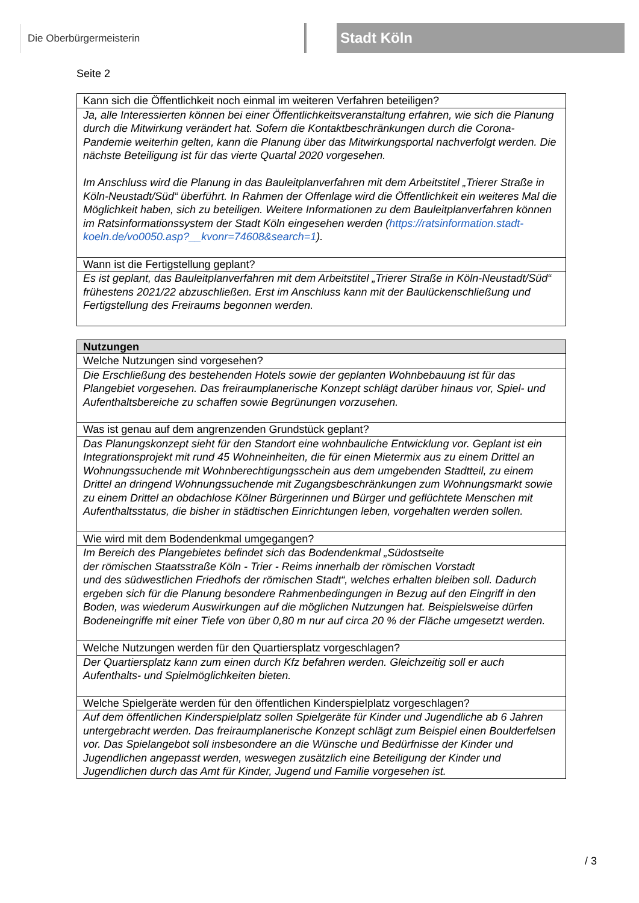Die Oberbürgermeisterin Stadt Köln
Seite 2
| Kann sich die Öffentlichkeit noch einmal im weiteren Verfahren beteiligen? |
| Ja, alle Interessierten können bei einer Öffentlichkeitsveranstaltung erfahren, wie sich die Planung durch die Mitwirkung verändert hat. Sofern die Kontaktbeschränkungen durch die Corona-Pandemie weiterhin gelten, kann die Planung über das Mitwirkungsportal nachverfolgt werden. Die nächste Beteiligung ist für das vierte Quartal 2020 vorgesehen. Im Anschluss wird die Planung in das Bauleitplanverfahren mit dem Arbeitstitel „Trierer Straße in Köln-Neustadt/Süd“ überführt. In Rahmen der Offenlage wird die Öffentlichkeit ein weiteres Mal die Möglichkeit haben, sich zu beteiligen. Weitere Informationen zu dem Bauleitplanverfahren können im Ratsinformationssystem der Stadt Köln eingesehen werden ( https://ratsinformation.stadt-koeln.de/vo0050.asp?__kvonr=74608&search=1 ). |
| Wann ist die Fertigstellung geplant? |
| Es ist geplant, das Bauleitplanverfahren mit dem Arbeitstitel „Trierer Straße in Köln-Neustadt/Süd“ frühestens 2021/22 abzuschließen. Erst im Anschluss kann mit der Baulückenschließung und Fertigstellung des Freiraums begonnen werden. |
| Nutzungen |
| --- |
| Welche Nutzungen sind vorgesehen? |
| Die Erschließung des bestehenden Hotels sowie der geplanten Wohnbebauung ist für das Plangebiet vorgesehen. Das freiraumplanerische Konzept schlägt darüber hinaus vor, Spiel- und Aufenthaltsbereiche zu schaffen sowie Begrünungen vorzusehen. |
| Was ist genau auf dem angrenzenden Grundstück geplant? |
| Das Planungskonzept sieht für den Standort eine wohnbauliche Entwicklung vor. Geplant ist ein Integrationsprojekt mit rund 45 Wohneinheiten, die für einen Mietermix aus zu einem Drittel an Wohnungssuchende mit Wohnberechtigungsschein aus dem umgebenden Stadtteil, zu einem Drittel an dringend Wohnungssuchende mit Zugangsbeschränkungen zum Wohnungsmarkt sowie zu einem Drittel an obdachlose Kölner Bürgerinnen und Bürger und geflüchtete Menschen mit Aufenthaltsstatus, die bisher in städtischen Einrichtungen leben, vorgehalten werden sollen. |
| Wie wird mit dem Bodendenkmal umgegangen? |
| Im Bereich des Plangebietes befindet sich das Bodendenkmal „Südostseite der römischen Staatsstraße Köln - Trier - Reims innerhalb der römischen Vorstadt und des südwestlichen Friedhofs der römischen Stadt“, welches erhalten bleiben soll. Dadurch ergeben sich für die Planung besondere Rahmenbedingungen in Bezug auf den Eingriff in den Boden, was wiederum Auswirkungen auf die möglichen Nutzungen hat. Beispielsweise dürfen Bodeneingriffe mit einer Tiefe von über 0,80 m nur auf circa 20 % der Fläche umgesetzt werden. |
| Welche Nutzungen werden für den Quartiersplatz vorgeschlagen? |
| Der Quartiersplatz kann zum einen durch Kfz befahren werden. Gleichzeitig soll er auch Aufenthalts- und Spielmöglichkeiten bieten. |
| Welche Spielgeräte werden für den öffentlichen Kinderspielplatz vorgeschlagen? |
| Auf dem öffentlichen Kinderspielplatz sollen Spielgeräte für Kinder und Jugendliche ab 6 Jahren untergebracht werden. Das freiraumplanerische Konzept schlägt zum Beispiel einen Boulderfelsen vor. Das Spielangebot soll insbesondere an die Wünsche und Bedürfnisse der Kinder und Jugendlichen angepasst werden, weswegen zusätzlich eine Beteiligung der Kinder und Jugendlichen durch das Amt für Kinder, Jugend und Familie vorgesehen ist. |
/ 3